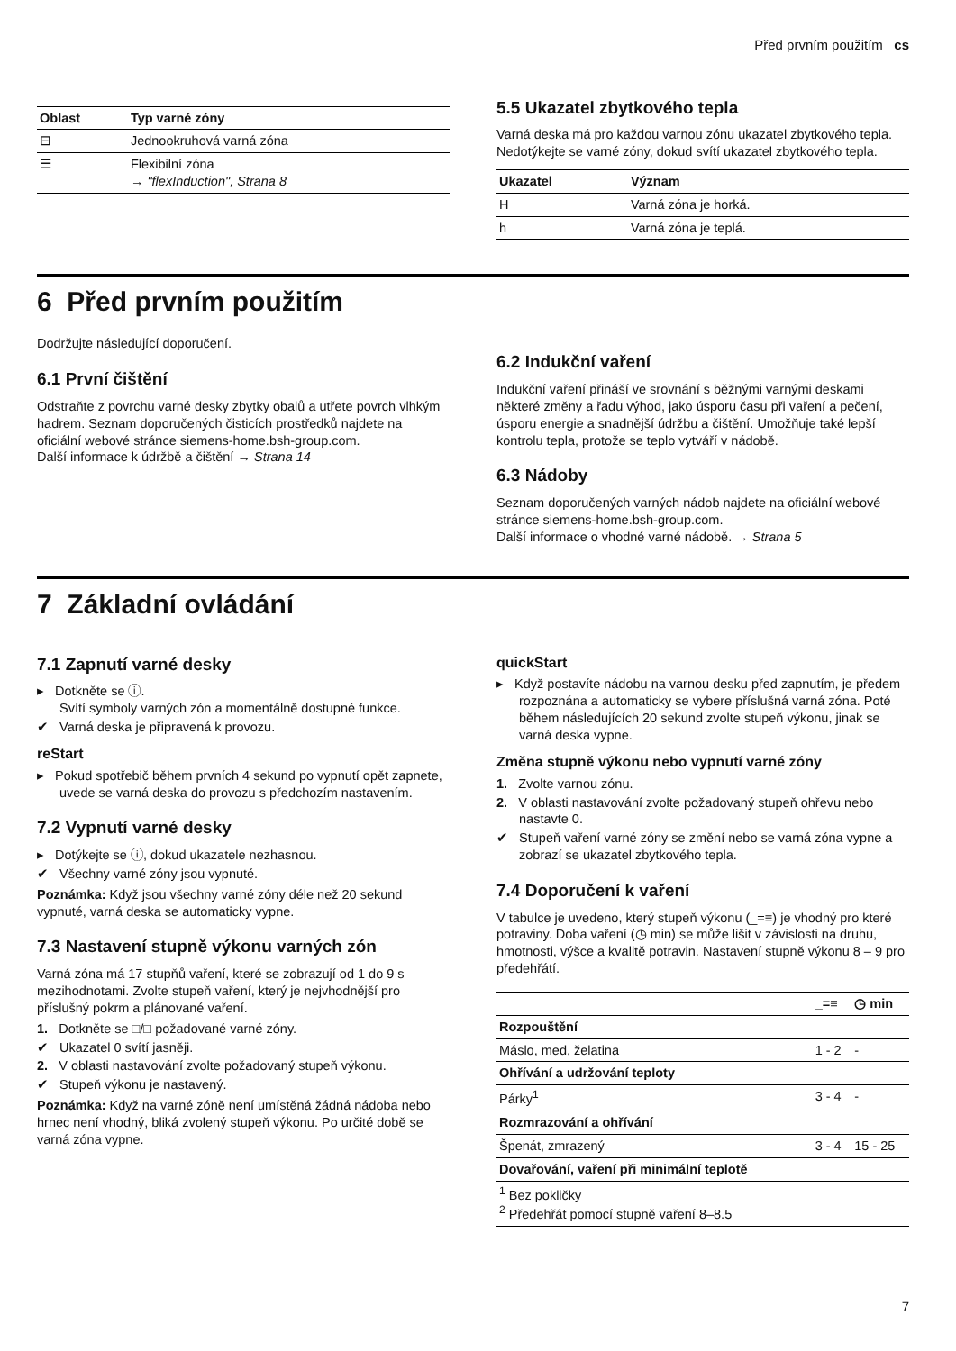Před prvním použitím cs
| Oblast | Typ varné zóny |
| --- | --- |
| ⊟ | Jednookruhová varná zóna |
| ☰ | Flexibilní zóna → "flexInduction", Strana 8 |
5.5 Ukazatel zbytkového tepla
Varná deska má pro každou varnou zónu ukazatel zbytkového tepla. Nedotýkejte se varné zóny, dokud svítí ukazatel zbytkového tepla.
| Ukazatel | Význam |
| --- | --- |
| H | Varná zóna je horká. |
| h | Varná zóna je teplá. |
6 Před prvním použitím
Dodržujte následující doporučení.
6.1 První čištění
Odstraňte z povrchu varné desky zbytky obalů a utřete povrch vlhkým hadrem. Seznam doporučených čisticích prostředků najdete na oficiální webové stránce siemens-home.bsh-group.com.
Další informace k údržbě a čištění → Strana 14
6.2 Indukční vaření
Indukční vaření přináší ve srovnání s běžnými varnými deskami některé změny a řadu výhod, jako úsporu času při vaření a pečení, úsporu energie a snadnější údržbu a čištění. Umožňuje také lepší kontrolu tepla, protože se teplo vytváří v nádobě.
6.3 Nádoby
Seznam doporučených varných nádob najdete na oficiální webové stránce siemens-home.bsh-group.com.
Další informace o vhodné varné nádobě. → Strana 5
7 Základní ovládání
7.1 Zapnutí varné desky
▸ Dotkněte se ⓘ.
Svítí symboly varných zón a momentálně dostupné funkce.
✔ Varná deska je připravená k provozu.
reStart
▸ Pokud spotřebič během prvních 4 sekund po vypnutí opět zapnete, uvede se varná deska do provozu s předchozím nastavením.
7.2 Vypnutí varné desky
▸ Dotýkejte se ⓘ, dokud ukazatele nezhasnou.
✔ Všechny varné zóny jsou vypnuté.
Poznámka: Když jsou všechny varné zóny déle než 20 sekund vypnuté, varná deska se automaticky vypne.
7.3 Nastavení stupně výkonu varných zón
Varná zóna má 17 stupňů vaření, které se zobrazují od 1 do 9 s mezihodnotami. Zvolte stupeň vaření, který je nejvhodnější pro příslušný pokrm a plánované vaření.
1. Dotkněte se □/□ požadované varné zóny.
✔ Ukazatel 0 svítí jasněji.
2. V oblasti nastavování zvolte požadovaný stupeň výkonu.
✔ Stupeň výkonu je nastavený.
Poznámka: Když na varné zóně není umístěná žádná nádoba nebo hrnec není vhodný, bliká zvolený stupeň výkonu. Po určité době se varná zóna vypne.
quickStart
▸ Když postavíte nádobu na varnou desku před zapnutím, je předem rozpoznána a automaticky se vybere příslušná varná zóna. Poté během následujících 20 sekund zvolte stupeň výkonu, jinak se varná deska vypne.
Změna stupně výkonu nebo vypnutí varné zóny
1. Zvolte varnou zónu.
2. V oblasti nastavování zvolte požadovaný stupeň ohřevu nebo nastavte 0.
✔ Stupeň vaření varné zóny se změní nebo se varná zóna vypne a zobrazí se ukazatel zbytkového tepla.
7.4 Doporučení k vaření
V tabulce je uvedeno, který stupeň výkonu (_=≡) je vhodný pro které potraviny. Doba vaření (◷ min) se může lišit v závislosti na druhu, hmotnosti, výšce a kvalitě potravin. Nastavení stupně výkonu 8 – 9 pro předehřátí.
| | _=≡ | ◷ min |
| --- | --- | --- |
| Rozpouštění | | |
| Máslo, med, želatina | 1 - 2 | - |
| Ohřívání a udržování teploty | | |
| Párky<sup>1</sup> | 3 - 4 | - |
| Rozmrazování a ohřívání | | |
| Špenát, zmrazený | 3 - 4 | 15 - 25 |
| Dovařování, vaření při minimální teplotě | | |
| <sup>1</sup> Bez pokličky <sup>2</sup> Předehřát pomocí stupně vaření 8–8.5 | | |
7